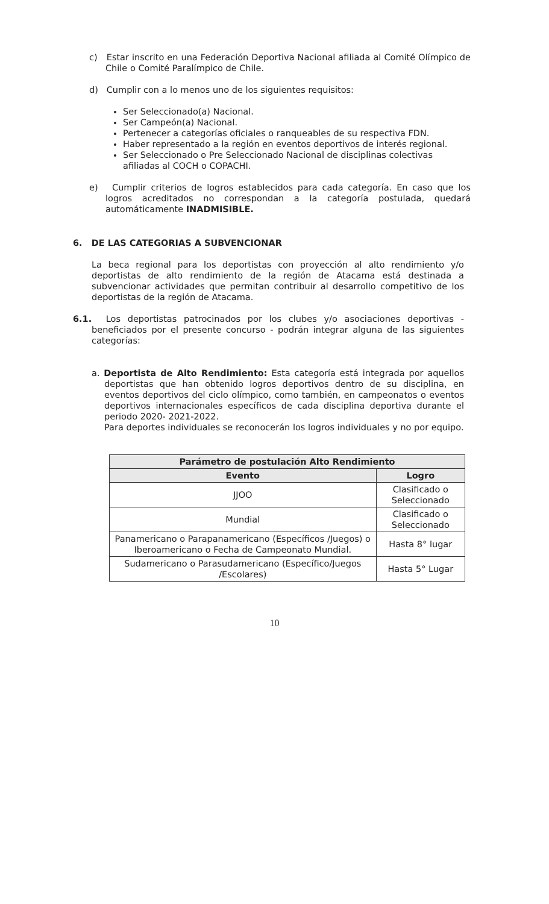c) Estar inscrito en una Federación Deportiva Nacional afiliada al Comité Olímpico de Chile o Comité Paralímpico de Chile.
d) Cumplir con a lo menos uno de los siguientes requisitos:
Ser Seleccionado(a) Nacional.
Ser Campeón(a) Nacional.
Pertenecer a categorías oficiales o ranqueables de su respectiva FDN.
Haber representado a la región en eventos deportivos de interés regional.
Ser Seleccionado o Pre Seleccionado Nacional de disciplinas colectivas afiliadas al COCH o COPACHI.
e) Cumplir criterios de logros establecidos para cada categoría. En caso que los logros acreditados no correspondan a la categoría postulada, quedará automáticamente INADMISIBLE.
6. DE LAS CATEGORIAS A SUBVENCIONAR
La beca regional para los deportistas con proyección al alto rendimiento y/o deportistas de alto rendimiento de la región de Atacama está destinada a subvencionar actividades que permitan contribuir al desarrollo competitivo de los deportistas de la región de Atacama.
6.1. Los deportistas patrocinados por los clubes y/o asociaciones deportivas - beneficiados por el presente concurso - podrán integrar alguna de las siguientes categorías:
a. Deportista de Alto Rendimiento: Esta categoría está integrada por aquellos deportistas que han obtenido logros deportivos dentro de su disciplina, en eventos deportivos del ciclo olímpico, como también, en campeonatos o eventos deportivos internacionales específicos de cada disciplina deportiva durante el periodo 2020- 2021-2022.
Para deportes individuales se reconocerán los logros individuales y no por equipo.
| Parámetro de postulación Alto Rendimiento | |
| --- | --- |
| Evento | Logro |
| JJOO | Clasificado o Seleccionado |
| Mundial | Clasificado o Seleccionado |
| Panamericano o Parapanamericano (Específicos /Juegos) o Iberoamericano o Fecha de Campeonato Mundial. | Hasta 8° lugar |
| Sudamericano o Parasudamericano (Específico/Juegos /Escolares) | Hasta 5° Lugar |
10